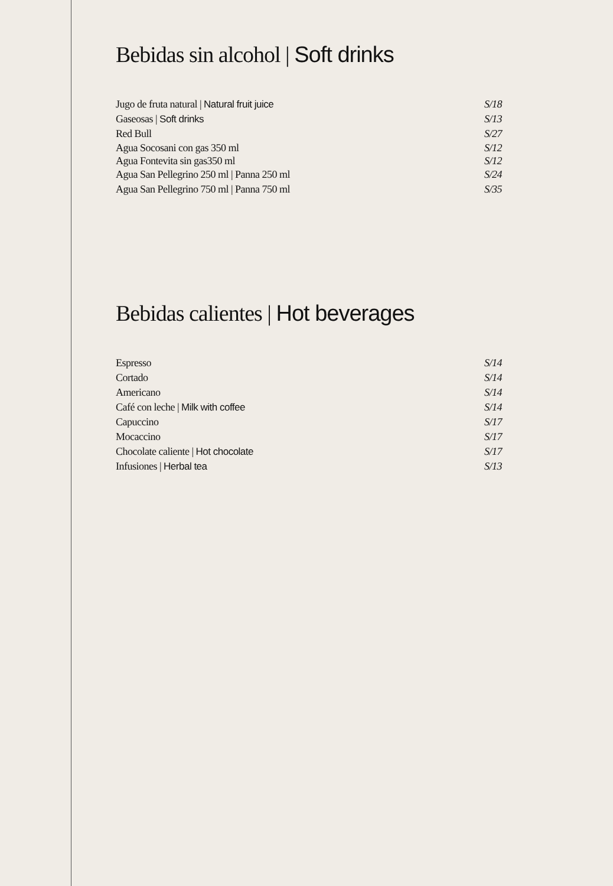Bebidas sin alcohol | Soft drinks
Jugo de fruta natural | Natural fruit juice S/18
Gaseosas | Soft drinks S/13
Red Bull S/27
Agua Socosani con gas 350 ml S/12
Agua Fontevita sin gas350 ml S/12
Agua San Pellegrino 250 ml | Panna 250 ml S/24
Agua San Pellegrino 750 ml | Panna 750 ml S/35
Bebidas calientes | Hot beverages
Espresso S/14
Cortado S/14
Americano S/14
Café con leche | Milk with coffee S/14
Capuccino S/17
Mocaccino S/17
Chocolate caliente | Hot chocolate S/17
Infusiones | Herbal tea S/13